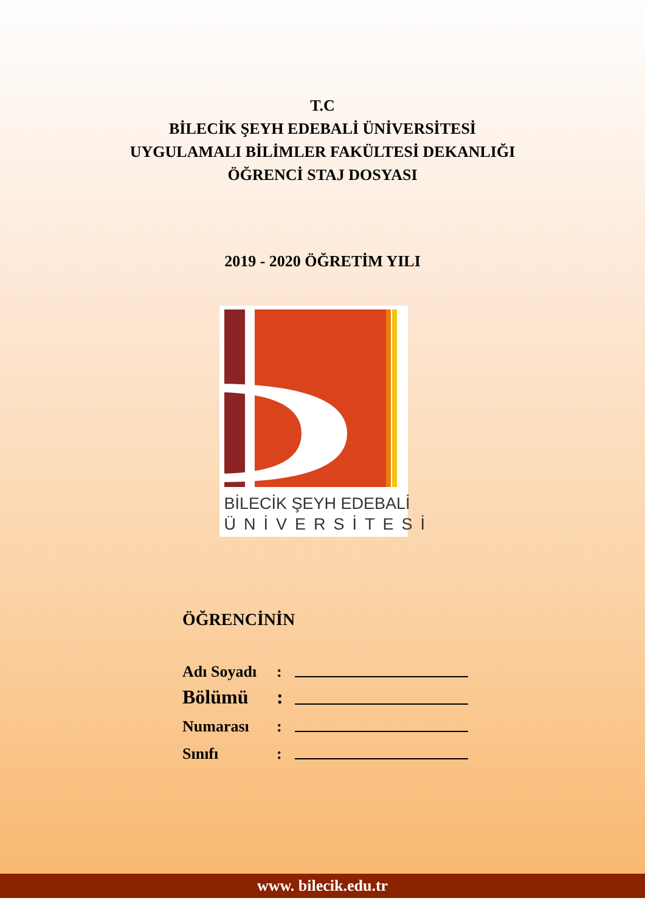T.C
BİLECİK ŞEYH EDEBALİ ÜNİVERSİTESİ
UYGULAMALI BİLİMLER FAKÜLTESİ DEKANLIĞI
ÖĞRENCİ STAJ DOSYASI
2019 - 2020 ÖĞRETİM YILI
BİLECİK ŞEYH EDEBALİ
ÜNİVERSİTESİ
ÖĞRENCİNİN
Adı Soyadı:
Bölümü:
Numarası:
Sınıfı:
www. bilecik.edu.tr